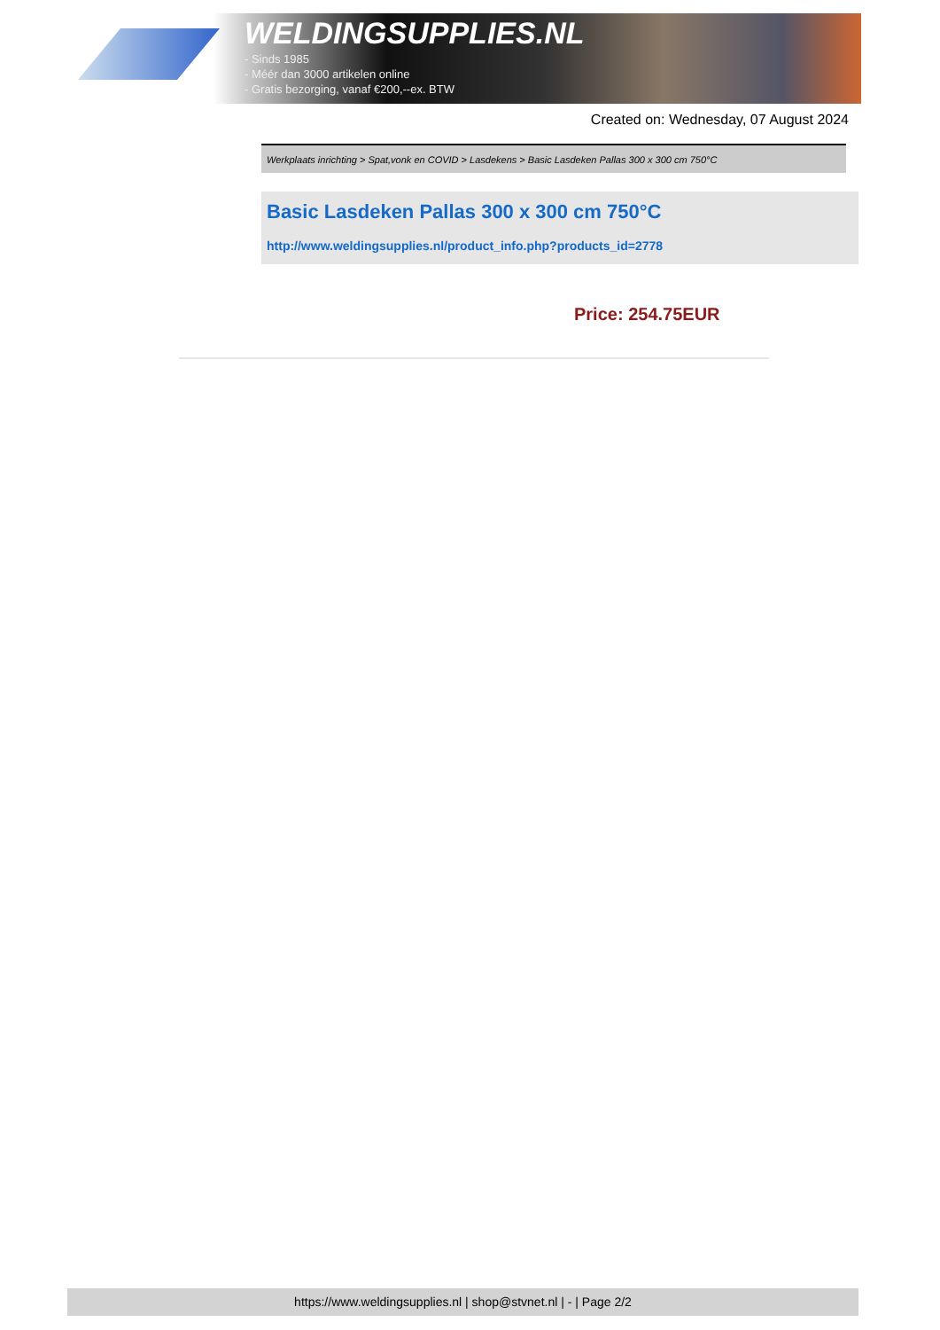WELDINGSUPPLIES.NL
- Sinds 1985
- Méér dan 3000 artikelen online
- Gratis bezorging, vanaf €200,--ex. BTW
Created on: Wednesday, 07 August 2024
Werkplaats inrichting > Spat,vonk en COVID > Lasdekens > Basic Lasdeken Pallas 300 x 300 cm 750°C
Basic Lasdeken Pallas 300 x 300 cm 750°C
http://www.weldingsupplies.nl/product_info.php?products_id=2778
Price: 254.75EUR
https://www.weldingsupplies.nl | shop@stvnet.nl | - | Page 2/2